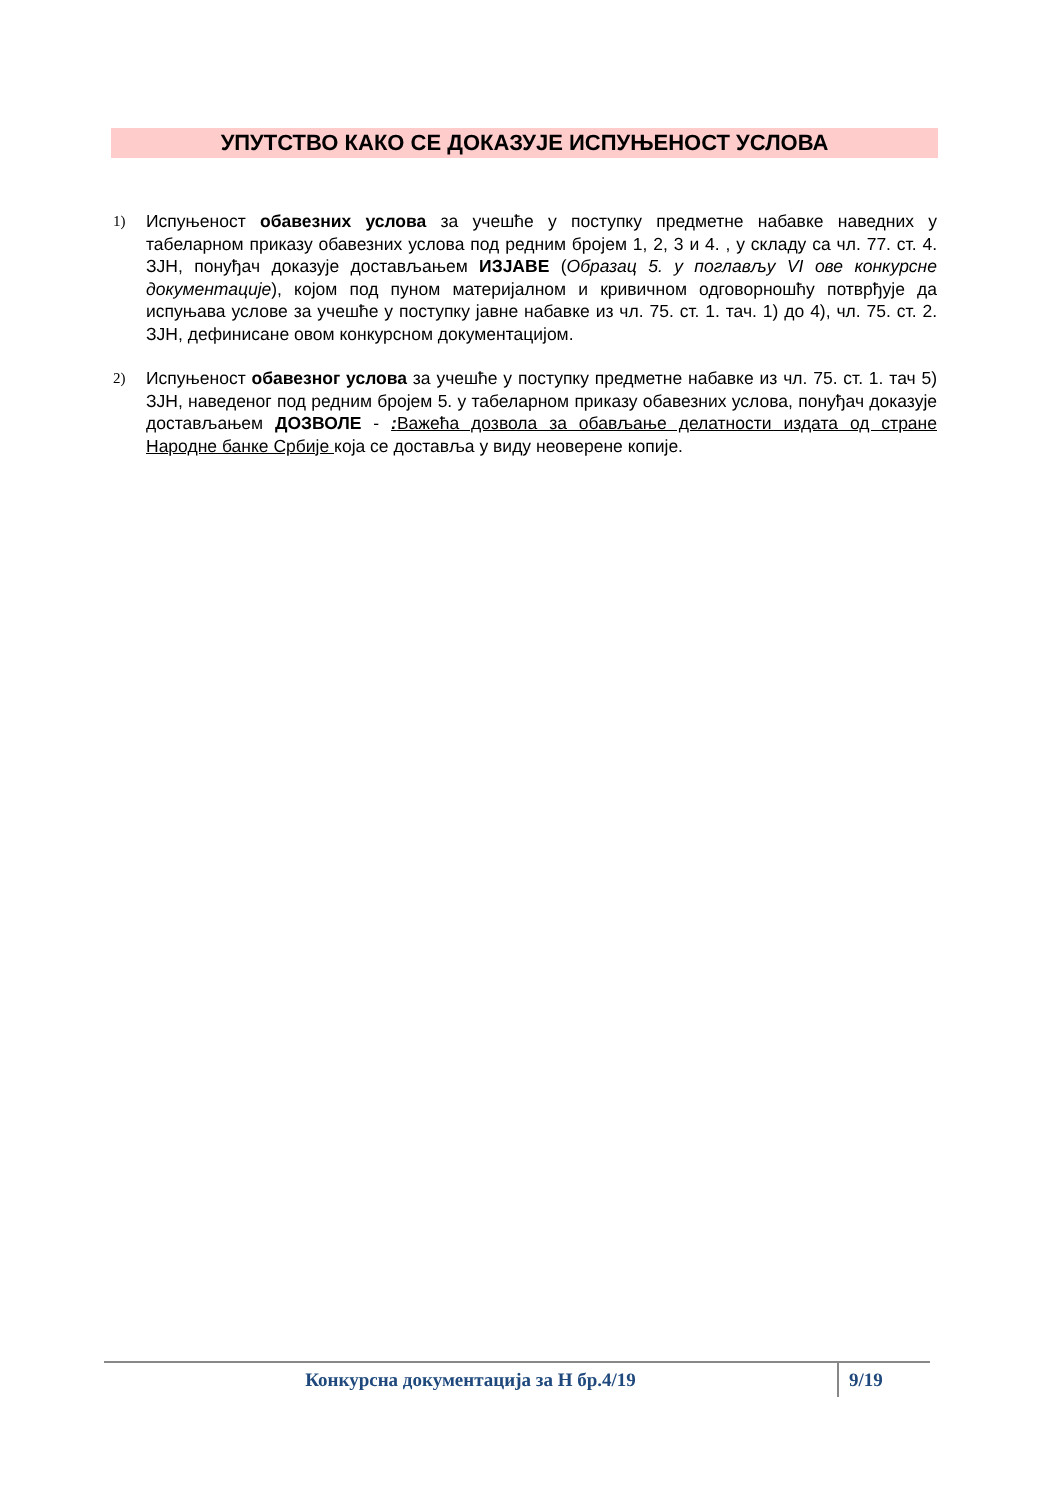УПУТСТВО КАКО СЕ ДОКАЗУЈЕ ИСПУЊЕНОСТ УСЛОВА
1)
Испуњеност обавезних услова за учешће у поступку предметне набавке наведних у табеларном приказу обавезних услова под редним бројем 1, 2, 3 и 4. , у складу са чл. 77. ст. 4. ЗЈН, понуђач доказује достављањем ИЗЈАВЕ (Образац 5. у поглављу VI ове конкурсне документације), којом под пуном материјалном и кривичном одговорношћу потврђује да испуњава услове за учешће у поступку јавне набавке из чл. 75. ст. 1. тач. 1) до 4), чл. 75. ст. 2. ЗЈН, дефинисане овом конкурсном документацијом.
2)
Испуњеност обавезног услова за учешће у поступку предметне набавке из чл. 75. ст. 1. тач 5) ЗЈН, наведеног под редним бројем 5. у табеларном приказу обавезних услова, понуђач доказује достављањем ДОЗВОЛЕ - : Важећа дозвола за обављање делатности издата од стране Народне банке Србије која се доставља у виду неоверене копије.
Конкурсна документација за Н бр.4/19 9/19